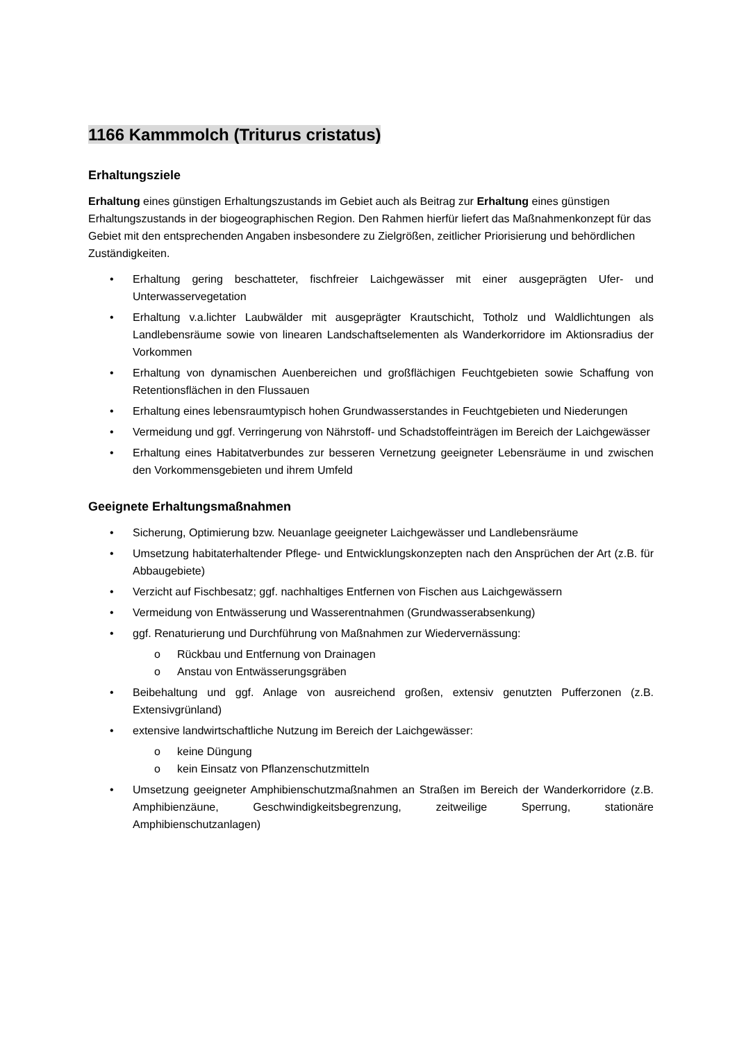1166 Kammmolch (Triturus cristatus)
Erhaltungsziele
Erhaltung eines günstigen Erhaltungszustands im Gebiet auch als Beitrag zur Erhaltung eines günstigen Erhaltungszustands in der biogeographischen Region. Den Rahmen hierfür liefert das Maßnahmenkonzept für das Gebiet mit den entsprechenden Angaben insbesondere zu Zielgrößen, zeitlicher Priorisierung und behördlichen Zuständigkeiten.
• Erhaltung gering beschatteter, fischfreier Laichgewässer mit einer ausgeprägten Ufer- und Unterwasservegetation
• Erhaltung v.a.lichter Laubwälder mit ausgeprägter Krautschicht, Totholz und Waldlichtungen als Landlebensräume sowie von linearen Landschaftselementen als Wanderkorridore im Aktionsradius der Vorkommen
• Erhaltung von dynamischen Auenbereichen und großflächigen Feuchtgebieten sowie Schaffung von Retentionsflächen in den Flussauen
• Erhaltung eines lebensraumtypisch hohen Grundwasserstandes in Feuchtgebieten und Niederungen
• Vermeidung und ggf. Verringerung von Nährstoff- und Schadstoffeinträgen im Bereich der Laichgewässer
• Erhaltung eines Habitatverbundes zur besseren Vernetzung geeigneter Lebensräume in und zwischen den Vorkommensgebieten und ihrem Umfeld
Geeignete Erhaltungsmaßnahmen
• Sicherung, Optimierung bzw. Neuanlage geeigneter Laichgewässer und Landlebensräume
• Umsetzung habitaterhaltender Pflege- und Entwicklungskonzepten nach den Ansprüchen der Art (z.B. für Abbaugebiete)
• Verzicht auf Fischbesatz; ggf. nachhaltiges Entfernen von Fischen aus Laichgewässern
• Vermeidung von Entwässerung und Wasserentnahmen (Grundwasserabsenkung)
• ggf. Renaturierung und Durchführung von Maßnahmen zur Wiedervernässung:
o Rückbau und Entfernung von Drainagen
o Anstau von Entwässerungsgräben
• Beibehaltung und ggf. Anlage von ausreichend großen, extensiv genutzten Pufferzonen (z.B. Extensivgrünland)
• extensive landwirtschaftliche Nutzung im Bereich der Laichgewässer:
o keine Düngung
o kein Einsatz von Pflanzenschutzmitteln
• Umsetzung geeigneter Amphibienschutzmaßnahmen an Straßen im Bereich der Wanderkorridore (z.B. Amphibienzäune, Geschwindigkeitsbegrenzung, zeitweilige Sperrung, stationäre Amphibienschutzanlagen)